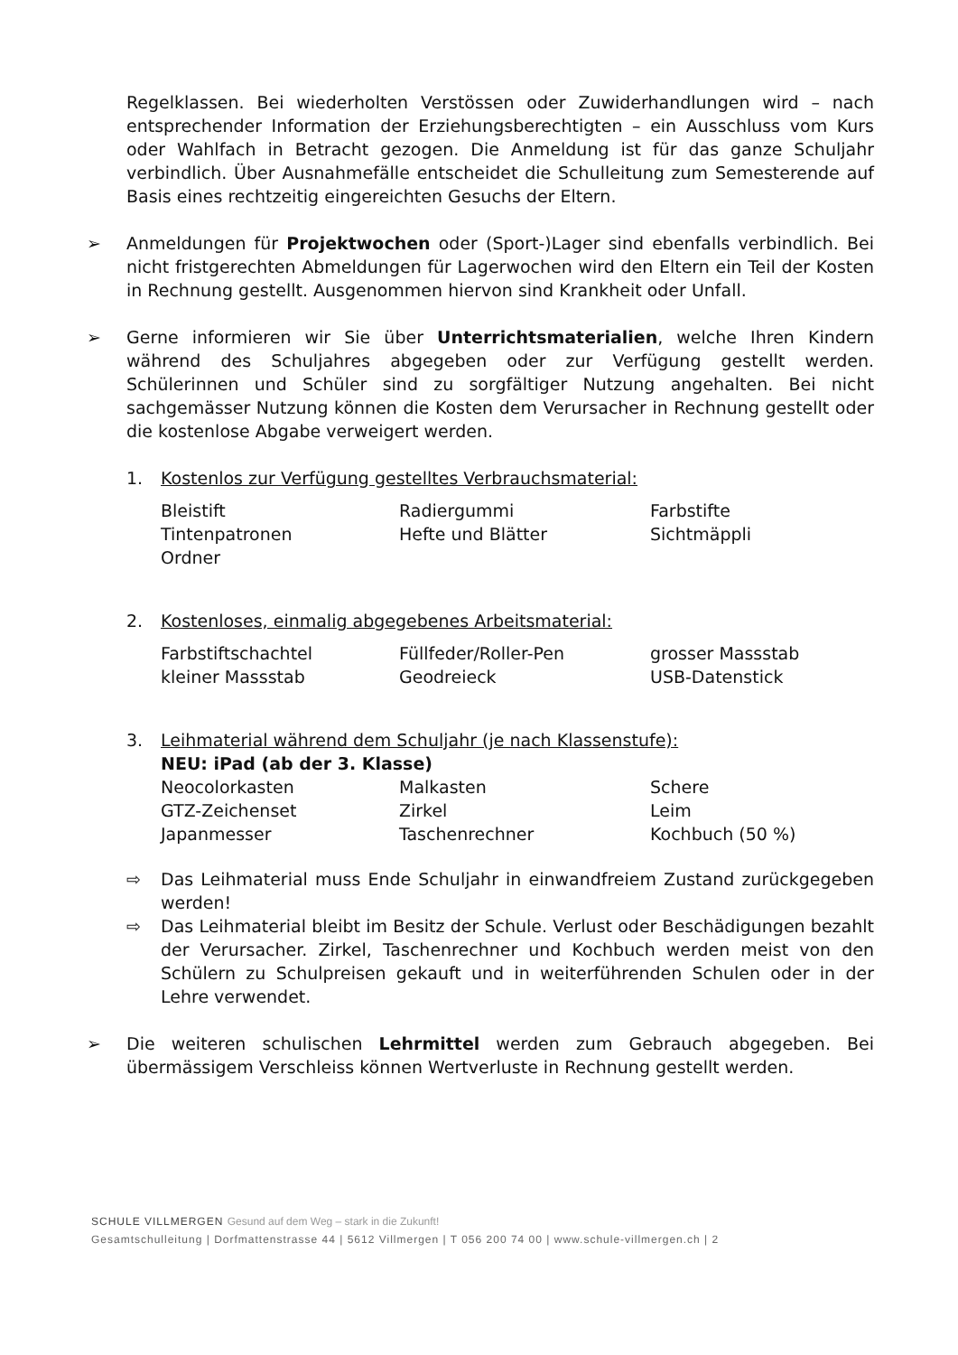Regelklassen. Bei wiederholten Verstössen oder Zuwiderhandlungen wird – nach entsprechender Information der Erziehungsberechtigten – ein Ausschluss vom Kurs oder Wahlfach in Betracht gezogen. Die Anmeldung ist für das ganze Schuljahr verbindlich. Über Ausnahmefälle entscheidet die Schulleitung zum Semesterende auf Basis eines rechtzeitig eingereichten Gesuchs der Eltern.
➢ Anmeldungen für Projektwochen oder (Sport-)Lager sind ebenfalls verbindlich. Bei nicht fristgerechten Abmeldungen für Lagerwochen wird den Eltern ein Teil der Kosten in Rechnung gestellt. Ausgenommen hiervon sind Krankheit oder Unfall.
➢ Gerne informieren wir Sie über Unterrichtsmaterialien, welche Ihren Kindern während des Schuljahres abgegeben oder zur Verfügung gestellt werden. Schülerinnen und Schüler sind zu sorgfältiger Nutzung angehalten. Bei nicht sachgemässer Nutzung können die Kosten dem Verursacher in Rechnung gestellt oder die kostenlose Abgabe verweigert werden.
1. Kostenlos zur Verfügung gestelltes Verbrauchsmaterial:
| Bleistift | Radiergummi | Farbstifte |
| Tintenpatronen | Hefte und Blätter | Sichtmäppli |
| Ordner | | |
2. Kostenloses, einmalig abgegebenes Arbeitsmaterial:
| Farbstiftschachtel | Füllfeder/Roller-Pen | grosser Massstab |
| kleiner Massstab | Geodreieck | USB-Datenstick |
3. Leihmaterial während dem Schuljahr (je nach Klassenstufe):
NEU: iPad (ab der 3. Klasse)
| Neocolorkasten | Malkasten | Schere |
| GTZ-Zeichenset | Zirkel | Leim |
| Japanmesser | Taschenrechner | Kochbuch (50 %) |
⇨ Das Leihmaterial muss Ende Schuljahr in einwandfreiem Zustand zurückgegeben werden!
⇨ Das Leihmaterial bleibt im Besitz der Schule. Verlust oder Beschädigungen bezahlt der Verursacher. Zirkel, Taschenrechner und Kochbuch werden meist von den Schülern zu Schulpreisen gekauft und in weiterführenden Schulen oder in der Lehre verwendet.
➢ Die weiteren schulischen Lehrmittel werden zum Gebrauch abgegeben. Bei übermässigem Verschleiss können Wertverluste in Rechnung gestellt werden.
SCHULE VILLMERGEN Gesund auf dem Weg – stark in die Zukunft!
Gesamtschulleitung | Dorfmattenstrasse 44 | 5612 Villmergen | T 056 200 74 00 | www.schule-villmergen.ch | 2